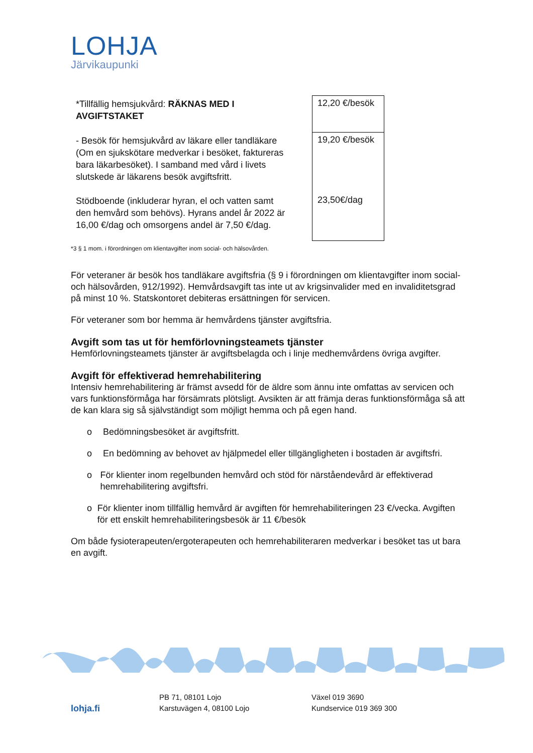LOHJA
Järvikaupunki
| *Tillfällig hemsjukvård: RÄKNAS MED I AVGIFTSTAKET | 12,20 €/besök |
| - Besök för hemsjukvård av läkare eller tandläkare (Om en sjukskötare medverkar i besöket, faktureras bara läkarbesöket). I samband med vård i livets slutskede är läkarens besök avgiftsfritt. Stödboende (inkluderar hyran, el och vatten samt den hemvård som behövs). Hyrans andel år 2022 är 16,00 €/dag och omsorgens andel är 7,50 €/dag. | 19,20 €/besök 23,50€/dag |
*3 § 1 mom. i förordningen om klientavgifter inom social- och hälsovården.
För veteraner är besök hos tandläkare avgiftsfria (§ 9 i förordningen om klientavgifter inom social- och hälsovården, 912/1992). Hemvårdsavgift tas inte ut av krigsinvalider med en invaliditetsgrad på minst 10 %. Statskontoret debiteras ersättningen för servicen.
För veteraner som bor hemma är hemvårdens tjänster avgiftsfria.
Avgift som tas ut för hemförlovningsteamets tjänster
Hemförlovningsteamets tjänster är avgiftsbelagda och i linje medhemvårdens övriga avgifter.
Avgift för effektiverad hemrehabilitering
Intensiv hemrehabilitering är främst avsedd för de äldre som ännu inte omfattas av servicen och vars funktionsförmåga har försämrats plötsligt. Avsikten är att främja deras funktionsförmåga så att de kan klara sig så självständigt som möjligt hemma och på egen hand.
o Bedömningsbesöket är avgiftsfritt.
o En bedömning av behovet av hjälpmedel eller tillgängligheten i bostaden är avgiftsfri.
o För klienter inom regelbunden hemvård och stöd för närståendevård är effektiverad hemrehabilitering avgiftsfri.
o För klienter inom tillfällig hemvård är avgiften för hemrehabiliteringen 23 €/vecka. Avgiften för ett enskilt hemrehabiliteringsbesök är 11 €/besök
Om både fysioterapeuten/ergoterapeuten och hemrehabiliteraren medverkar i besöket tas ut bara en avgift.
lohja.fi
PB 71, 08101 Lojo
Karstuvägen 4, 08100 Lojo
Växel 019 3690
Kundservice 019 369 300